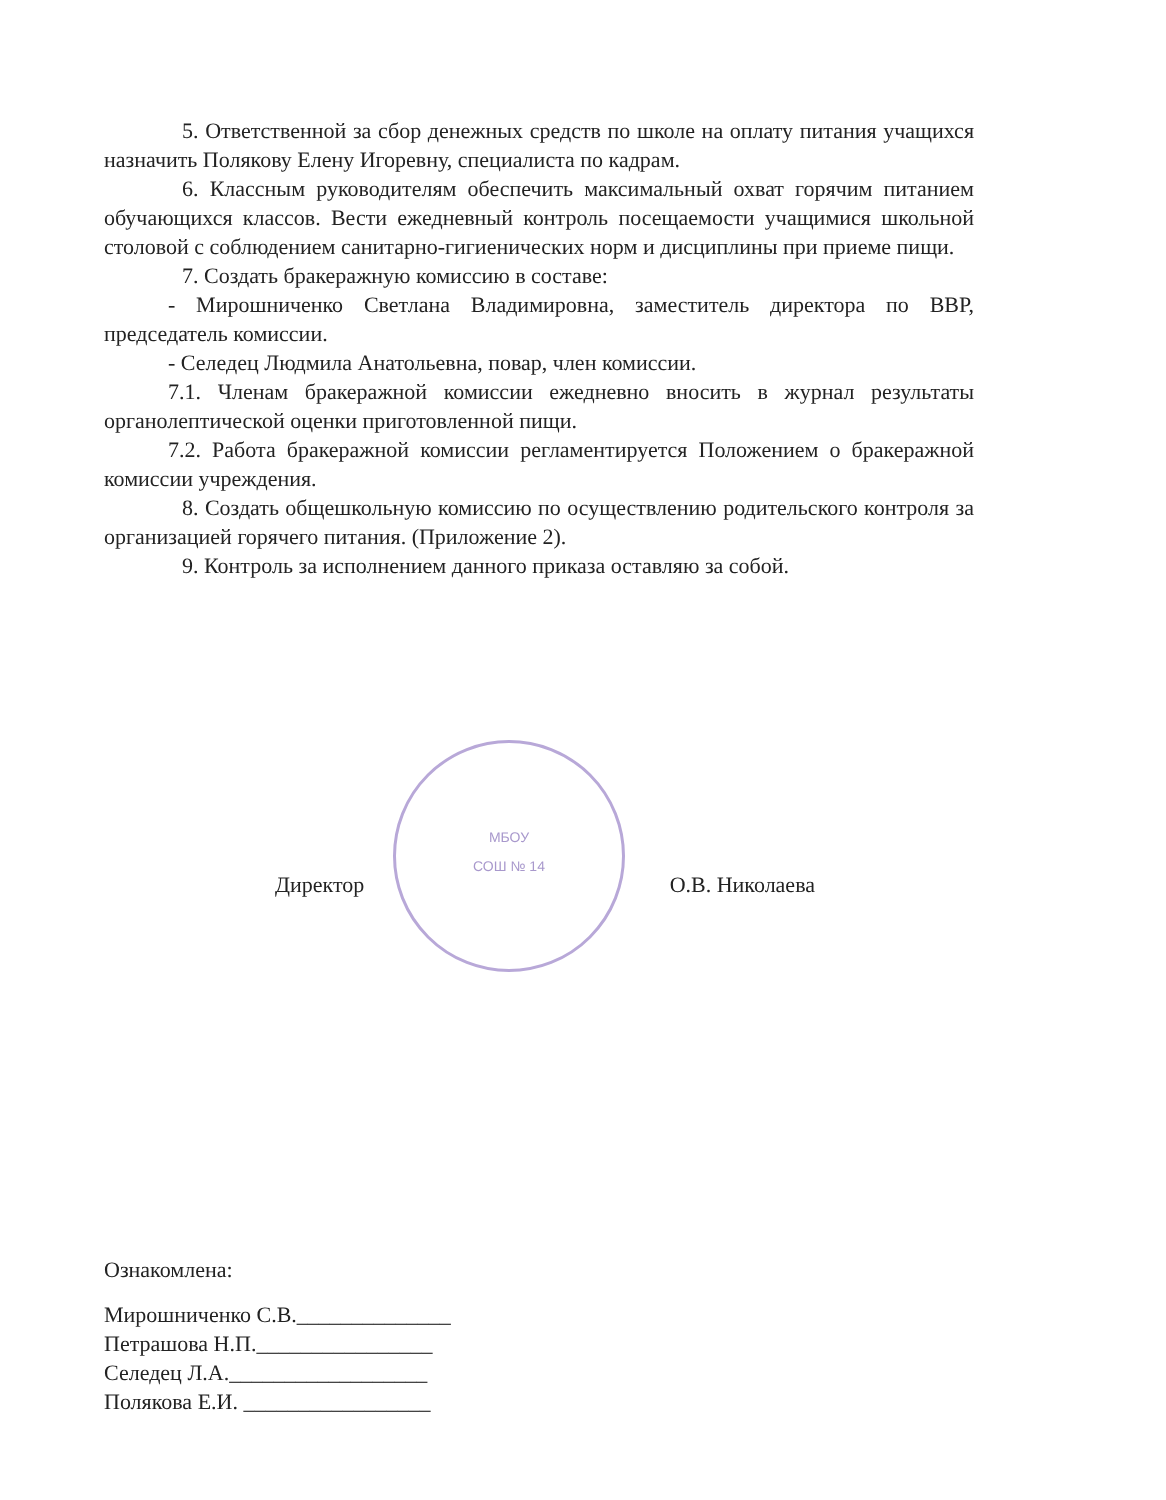5. Ответственной за сбор денежных средств по школе на оплату питания учащихся назначить Полякову Елену Игоревну, специалиста по кадрам.
6. Классным руководителям обеспечить максимальный охват горячим питанием обучающихся классов. Вести ежедневный контроль посещаемости учащимися школьной столовой с соблюдением санитарно-гигиенических норм и дисциплины при приеме пищи.
7. Создать бракеражную комиссию в составе:
- Мирошниченко Светлана Владимировна, заместитель директора по ВВР, председатель комиссии.
- Селедец Людмила Анатольевна, повар, член комиссии.
7.1. Членам бракеражной комиссии ежедневно вносить в журнал результаты органолептической оценки приготовленной пищи.
7.2. Работа бракеражной комиссии регламентируется Положением о бракеражной комиссии учреждения.
8. Создать общешкольную комиссию по осуществлению родительского контроля за организацией горячего питания. (Приложение 2).
9. Контроль за исполнением данного приказа оставляю за собой.
МБОУ
СОШ № 14
Директор О.В. Николаева
Ознакомлена:
Мирошниченко С.В.______________
Петрашова Н.П.________________
Селедец Л.А.__________________
Полякова Е.И. _________________